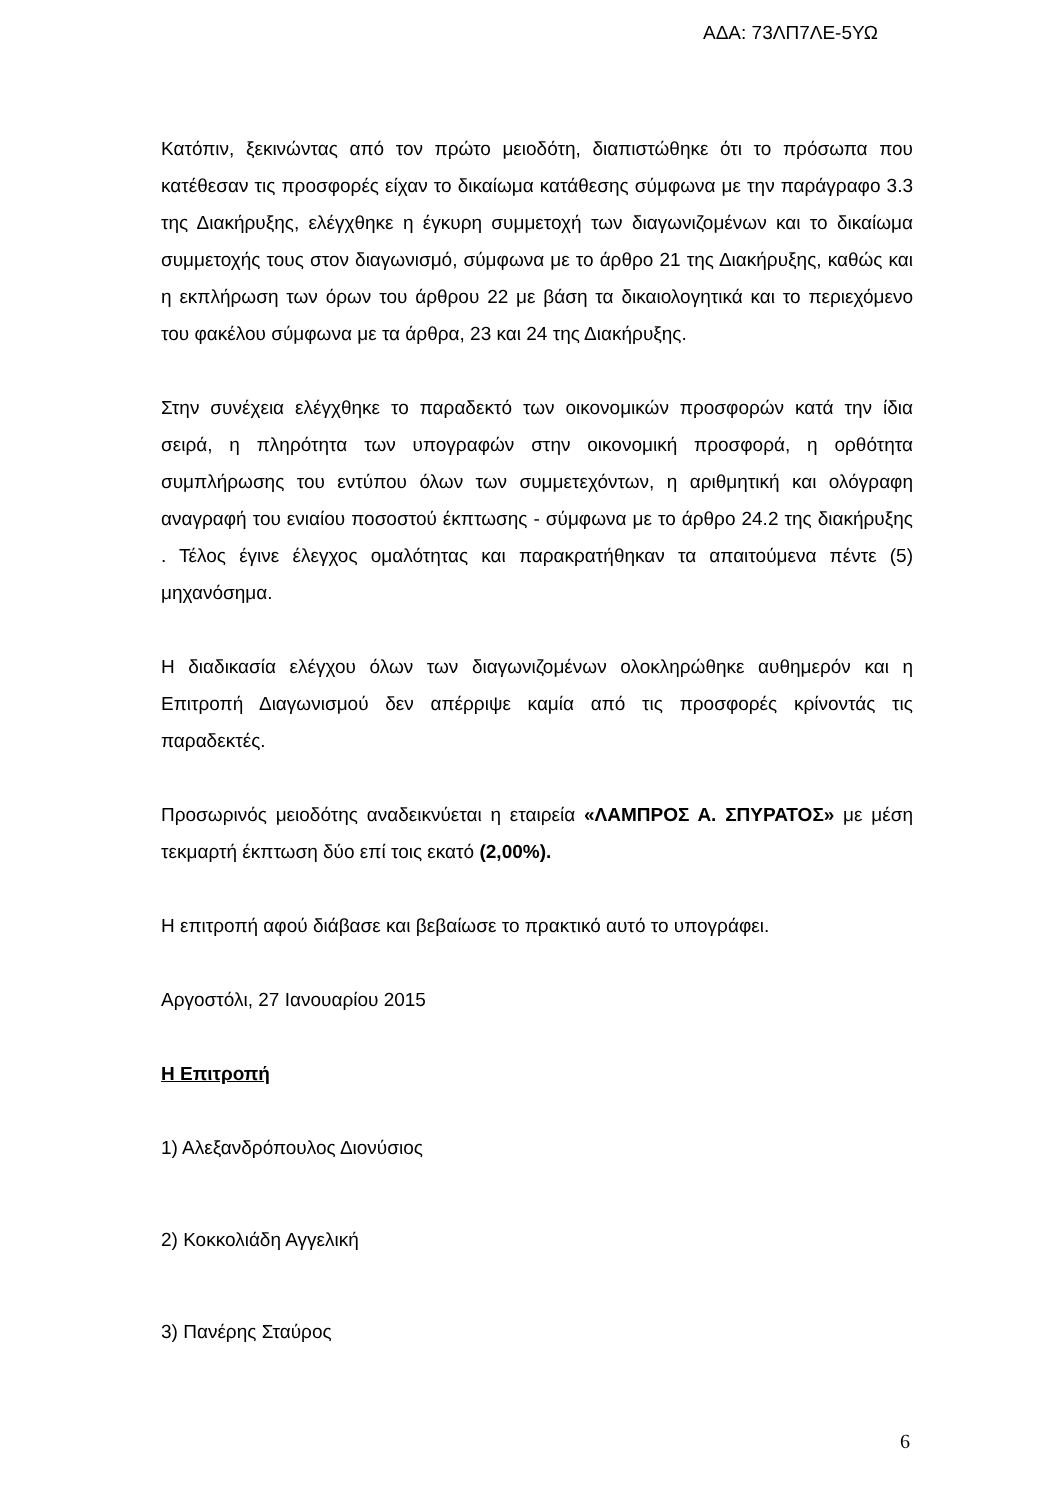ΑΔΑ: 73ΛΠ7ΛΕ-5ΥΩ
Κατόπιν, ξεκινώντας από τον πρώτο μειοδότη, διαπιστώθηκε ότι το πρόσωπα που κατέθεσαν τις προσφορές είχαν το δικαίωμα κατάθεσης σύμφωνα με την παράγραφο 3.3 της Διακήρυξης, ελέγχθηκε η έγκυρη συμμετοχή των διαγωνιζομένων και το δικαίωμα συμμετοχής τους στον διαγωνισμό, σύμφωνα με το άρθρο 21 της Διακήρυξης, καθώς και η εκπλήρωση των όρων του άρθρου 22 με βάση τα δικαιολογητικά και το περιεχόμενο του φακέλου σύμφωνα με τα άρθρα, 23 και 24 της Διακήρυξης.
Στην συνέχεια ελέγχθηκε το παραδεκτό των οικονομικών προσφορών κατά την ίδια σειρά, η πληρότητα των υπογραφών στην οικονομική προσφορά, η ορθότητα συμπλήρωσης του εντύπου όλων των συμμετεχόντων, η αριθμητική και ολόγραφη αναγραφή του ενιαίου ποσοστού έκπτωσης - σύμφωνα με το άρθρο 24.2 της διακήρυξης . Τέλος έγινε έλεγχος ομαλότητας και παρακρατήθηκαν τα απαιτούμενα πέντε (5) μηχανόσημα.
Η διαδικασία ελέγχου όλων των διαγωνιζομένων ολοκληρώθηκε αυθημερόν και η Επιτροπή Διαγωνισμού δεν απέρριψε καμία από τις προσφορές κρίνοντάς τις παραδεκτές.
Προσωρινός μειοδότης αναδεικνύεται η εταιρεία «ΛΑΜΠΡΟΣ Α. ΣΠΥΡΑΤΟΣ» με μέση τεκμαρτή έκπτωση δύο επί τοις εκατό (2,00%).
Η επιτροπή αφού διάβασε και βεβαίωσε το πρακτικό αυτό το υπογράφει.
Αργοστόλι, 27 Ιανουαρίου 2015
Η Επιτροπή
1) Αλεξανδρόπουλος Διονύσιος
2) Κοκκολιάδη Αγγελική
3) Πανέρης Σταύρος
6